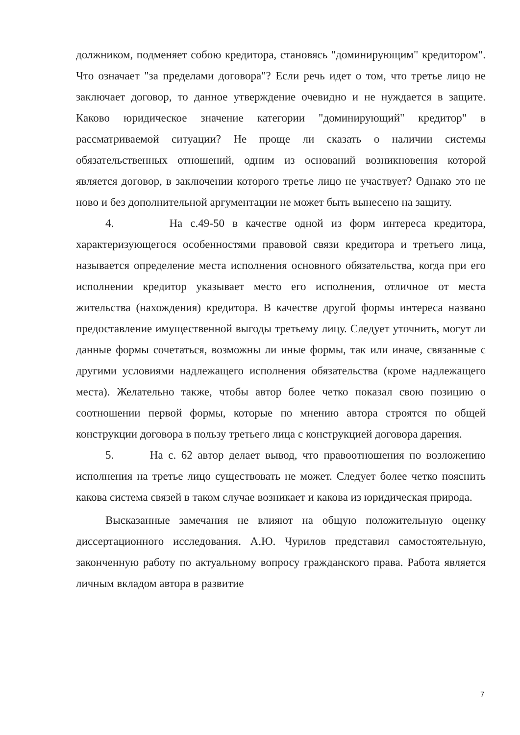должником, подменяет собою кредитора, становясь "доминирующим" кредитором". Что означает "за пределами договора"? Если речь идет о том, что третье лицо не заключает договор, то данное утверждение очевидно и не нуждается в защите. Каково юридическое значение категории "доминирующий" кредитор" в рассматриваемой ситуации? Не проще ли сказать о наличии системы обязательственных отношений, одним из оснований возникновения которой является договор, в заключении которого третье лицо не участвует? Однако это не ново и без дополнительной аргументации не может быть вынесено на защиту.
4. На с.49-50 в качестве одной из форм интереса кредитора, характеризующегося особенностями правовой связи кредитора и третьего лица, называется определение места исполнения основного обязательства, когда при его исполнении кредитор указывает место его исполнения, отличное от места жительства (нахождения) кредитора. В качестве другой формы интереса названо предоставление имущественной выгоды третьему лицу. Следует уточнить, могут ли данные формы сочетаться, возможны ли иные формы, так или иначе, связанные с другими условиями надлежащего исполнения обязательства (кроме надлежащего места). Желательно также, чтобы автор более четко показал свою позицию о соотношении первой формы, которые по мнению автора строятся по общей конструкции договора в пользу третьего лица с конструкцией договора дарения.
5. На с. 62 автор делает вывод, что правоотношения по возложению исполнения на третье лицо существовать не может. Следует более четко пояснить какова система связей в таком случае возникает и какова из юридическая природа.
Высказанные замечания не влияют на общую положительную оценку диссертационного исследования. А.Ю. Чурилов представил самостоятельную, законченную работу по актуальному вопросу гражданского права. Работа является личным вкладом автора в развитие
7